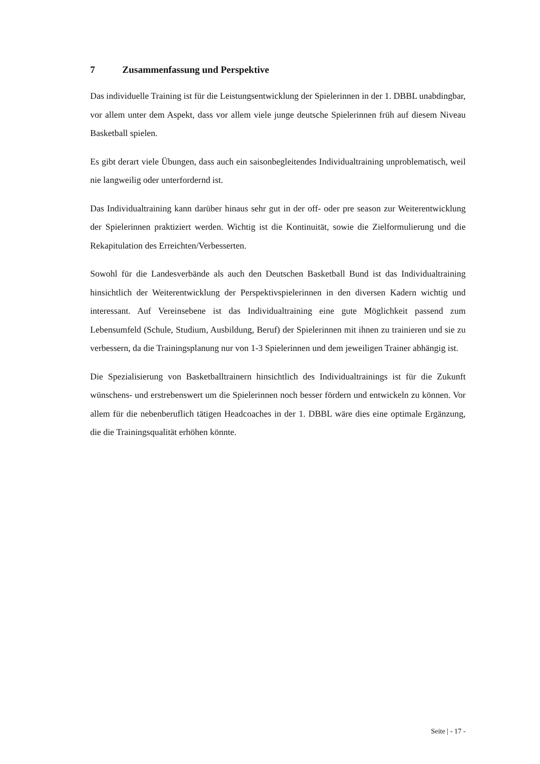7 Zusammenfassung und Perspektive
Das individuelle Training ist für die Leistungsentwicklung der Spielerinnen in der 1. DBBL unabdingbar, vor allem unter dem Aspekt, dass vor allem viele junge deutsche Spielerinnen früh auf diesem Niveau Basketball spielen.
Es gibt derart viele Übungen, dass auch ein saisonbegleitendes Individualtraining unproblematisch, weil nie langweilig oder unterfordernd ist.
Das Individualtraining kann darüber hinaus sehr gut in der off- oder pre season zur Weiterentwicklung der Spielerinnen praktiziert werden. Wichtig ist die Kontinuität, sowie die Zielformulierung und die Rekapitulation des Erreichten/Verbesserten.
Sowohl für die Landesverbände als auch den Deutschen Basketball Bund ist das Individualtraining hinsichtlich der Weiterentwicklung der Perspektivspielerinnen in den diversen Kadern wichtig und interessant. Auf Vereinsebene ist das Individualtraining eine gute Möglichkeit passend zum Lebensumfeld (Schule, Studium, Ausbildung, Beruf) der Spielerinnen mit ihnen zu trainieren und sie zu verbessern, da die Trainingsplanung nur von 1-3 Spielerinnen und dem jeweiligen Trainer abhängig ist.
Die Spezialisierung von Basketballtrainern hinsichtlich des Individualtrainings ist für die Zukunft wünschens- und erstrebenswert um die Spielerinnen noch besser fördern und entwickeln zu können. Vor allem für die nebenberuflich tätigen Headcoaches in der 1. DBBL wäre dies eine optimale Ergänzung, die die Trainingsqualität erhöhen könnte.
Seite | - 17 -